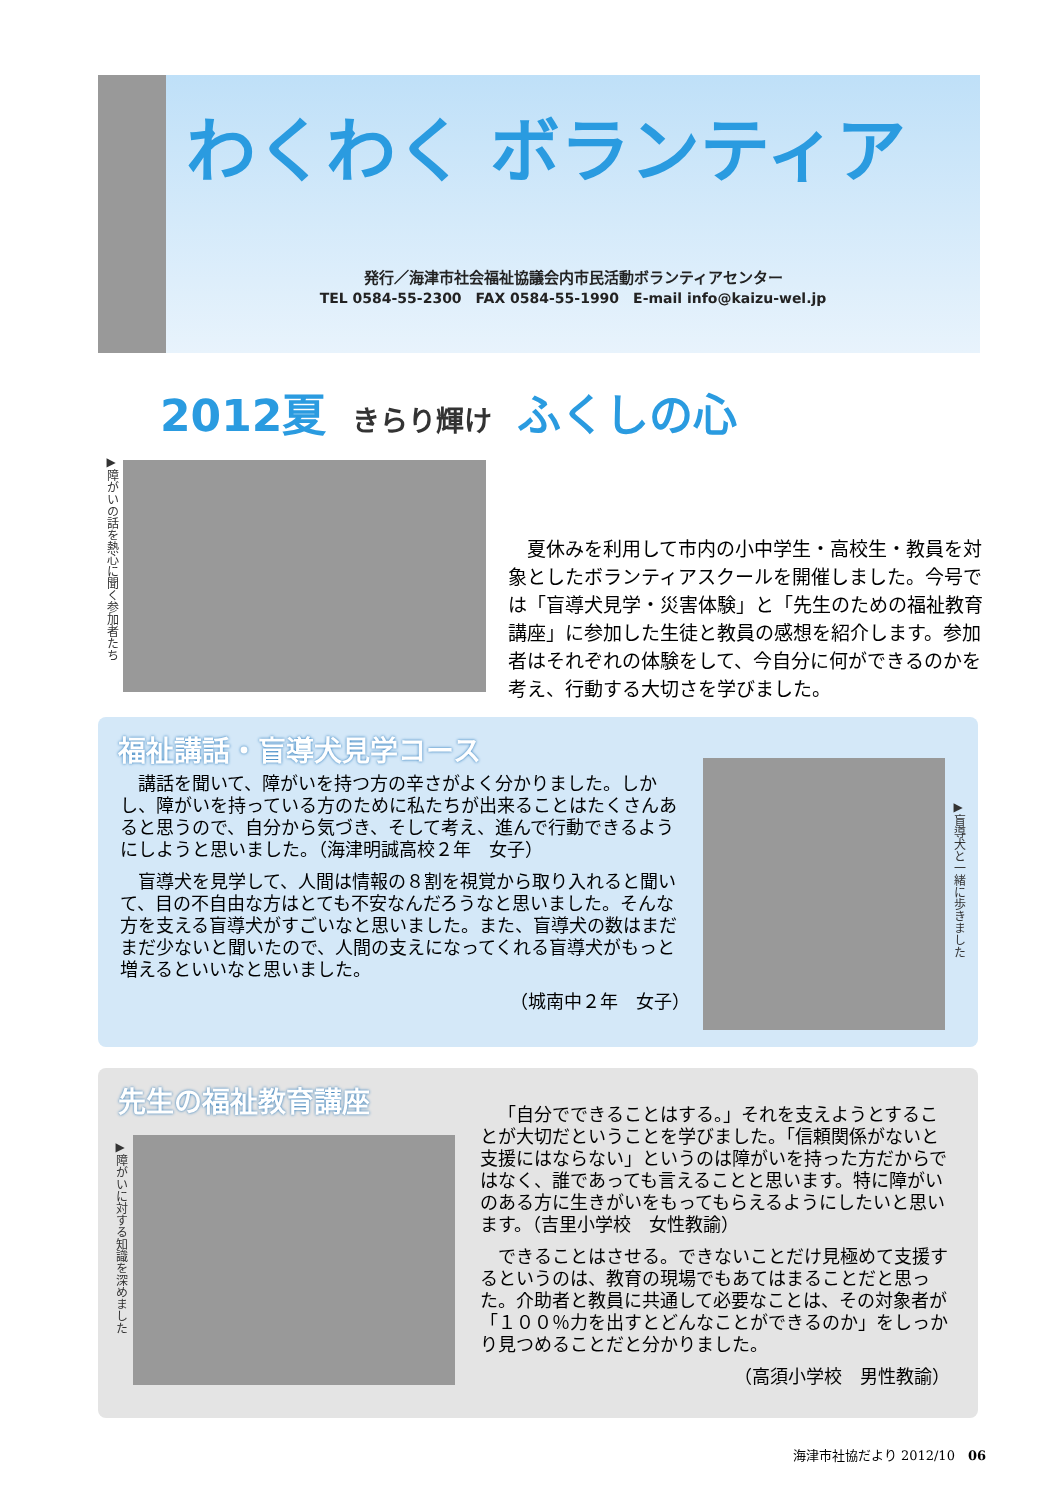わくわく ボランティア
発行／海津市社会福祉協議会内市民活動ボランティアセンター
TEL 0584-55-2300　FAX 0584-55-1990　E-mail info@kaizu-wel.jp
2012夏 きらり輝け ふくしの心
▶障がいの話を熱心に聞く参加者たち
　夏休みを利用して市内の小中学生・高校生・教員を対象としたボランティアスクールを開催しました。今号では「盲導犬見学・災害体験」と「先生のための福祉教育講座」に参加した生徒と教員の感想を紹介します。参加者はそれぞれの体験をして、今自分に何ができるのかを考え、行動する大切さを学びました。
福祉講話・盲導犬見学コース
講話を聞いて、障がいを持つ方の辛さがよく分かりました。しかし、障がいを持っている方のために私たちが出来ることはたくさんあると思うので、自分から気づき、そして考え、進んで行動できるようにしようと思いました。（海津明誠高校２年　女子）
盲導犬を見学して、人間は情報の８割を視覚から取り入れると聞いて、目の不自由な方はとても不安なんだろうなと思いました。そんな方を支える盲導犬がすごいなと思いました。また、盲導犬の数はまだまだ少ないと聞いたので、人間の支えになってくれる盲導犬がもっと増えるといいなと思いました。
（城南中２年　女子）
▶盲導犬と一緒に歩きました
先生の福祉教育講座
「自分でできることはする。」それを支えようとすることが大切だということを学びました。「信頼関係がないと支援にはならない」というのは障がいを持った方だからではなく、誰であっても言えることと思います。特に障がいのある方に生きがいをもってもらえるようにしたいと思います。（吉里小学校　女性教諭）
できることはさせる。できないことだけ見極めて支援するというのは、教育の現場でもあてはまることだと思った。介助者と教員に共通して必要なことは、その対象者が「１００％力を出すとどんなことができるのか」をしっかり見つめることだと分かりました。
（高須小学校　男性教諭）
▶障がいに対する知識を深めました
海津市社協だより 2012/10　06